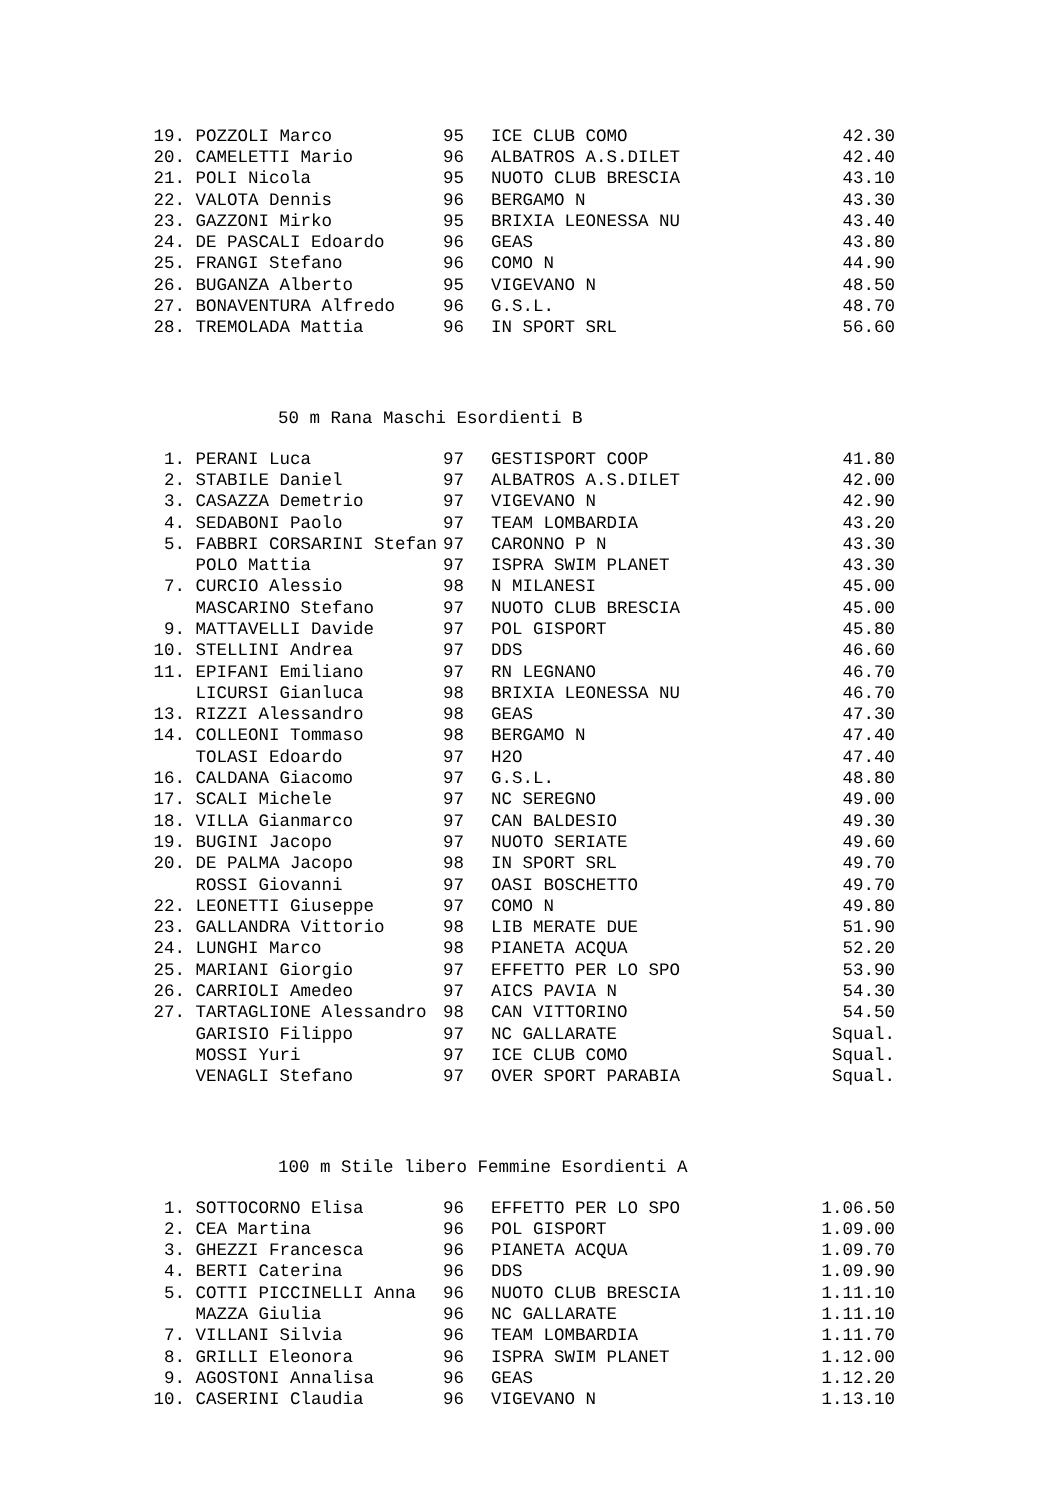| 19. | POZZOLI Marco | 95 | ICE CLUB COMO | 42.30 |
| 20. | CAMELETTI Mario | 96 | ALBATROS A.S.DILET | 42.40 |
| 21. | POLI Nicola | 95 | NUOTO CLUB BRESCIA | 43.10 |
| 22. | VALOTA Dennis | 96 | BERGAMO N | 43.30 |
| 23. | GAZZONI Mirko | 95 | BRIXIA LEONESSA NU | 43.40 |
| 24. | DE PASCALI Edoardo | 96 | GEAS | 43.80 |
| 25. | FRANGI Stefano | 96 | COMO N | 44.90 |
| 26. | BUGANZA Alberto | 95 | VIGEVANO N | 48.50 |
| 27. | BONAVENTURA Alfredo | 96 | G.S.L. | 48.70 |
| 28. | TREMOLADA Mattia | 96 | IN SPORT SRL | 56.60 |
50 m Rana Maschi Esordienti B
| 1. | PERANI Luca | 97 | GESTISPORT COOP | 41.80 |
| 2. | STABILE Daniel | 97 | ALBATROS A.S.DILET | 42.00 |
| 3. | CASAZZA Demetrio | 97 | VIGEVANO N | 42.90 |
| 4. | SEDABONI Paolo | 97 | TEAM LOMBARDIA | 43.20 |
| 5. | FABBRI CORSARINI Stefan | 97 | CARONNO P N | 43.30 |
| | POLO Mattia | 97 | ISPRA SWIM PLANET | 43.30 |
| 7. | CURCIO Alessio | 98 | N MILANESI | 45.00 |
| | MASCARINO Stefano | 97 | NUOTO CLUB BRESCIA | 45.00 |
| 9. | MATTAVELLI Davide | 97 | POL GISPORT | 45.80 |
| 10. | STELLINI Andrea | 97 | DDS | 46.60 |
| 11. | EPIFANI Emiliano | 97 | RN LEGNANO | 46.70 |
| | LICURSI Gianluca | 98 | BRIXIA LEONESSA NU | 46.70 |
| 13. | RIZZI Alessandro | 98 | GEAS | 47.30 |
| 14. | COLLEONI Tommaso | 98 | BERGAMO N | 47.40 |
| | TOLASI Edoardo | 97 | H2O | 47.40 |
| 16. | CALDANA Giacomo | 97 | G.S.L. | 48.80 |
| 17. | SCALI Michele | 97 | NC SEREGNO | 49.00 |
| 18. | VILLA Gianmarco | 97 | CAN BALDESIO | 49.30 |
| 19. | BUGINI Jacopo | 97 | NUOTO SERIATE | 49.60 |
| 20. | DE PALMA Jacopo | 98 | IN SPORT SRL | 49.70 |
| | ROSSI Giovanni | 97 | OASI BOSCHETTO | 49.70 |
| 22. | LEONETTI Giuseppe | 97 | COMO N | 49.80 |
| 23. | GALLANDRA Vittorio | 98 | LIB MERATE DUE | 51.90 |
| 24. | LUNGHI Marco | 98 | PIANETA ACQUA | 52.20 |
| 25. | MARIANI Giorgio | 97 | EFFETTO PER LO SPO | 53.90 |
| 26. | CARRIOLI Amedeo | 97 | AICS PAVIA N | 54.30 |
| 27. | TARTAGLIONE Alessandro | 98 | CAN VITTORINO | 54.50 |
| | GARISIO Filippo | 97 | NC GALLARATE | Squal. |
| | MOSSI Yuri | 97 | ICE CLUB COMO | Squal. |
| | VENAGLI Stefano | 97 | OVER SPORT PARABIA | Squal. |
100 m Stile libero Femmine Esordienti A
| 1. | SOTTOCORNO Elisa | 96 | EFFETTO PER LO SPO | 1.06.50 |
| 2. | CEA Martina | 96 | POL GISPORT | 1.09.00 |
| 3. | GHEZZI Francesca | 96 | PIANETA ACQUA | 1.09.70 |
| 4. | BERTI Caterina | 96 | DDS | 1.09.90 |
| 5. | COTTI PICCINELLI Anna | 96 | NUOTO CLUB BRESCIA | 1.11.10 |
| | MAZZA Giulia | 96 | NC GALLARATE | 1.11.10 |
| 7. | VILLANI Silvia | 96 | TEAM LOMBARDIA | 1.11.70 |
| 8. | GRILLI Eleonora | 96 | ISPRA SWIM PLANET | 1.12.00 |
| 9. | AGOSTONI Annalisa | 96 | GEAS | 1.12.20 |
| 10. | CASERINI Claudia | 96 | VIGEVANO N | 1.13.10 |